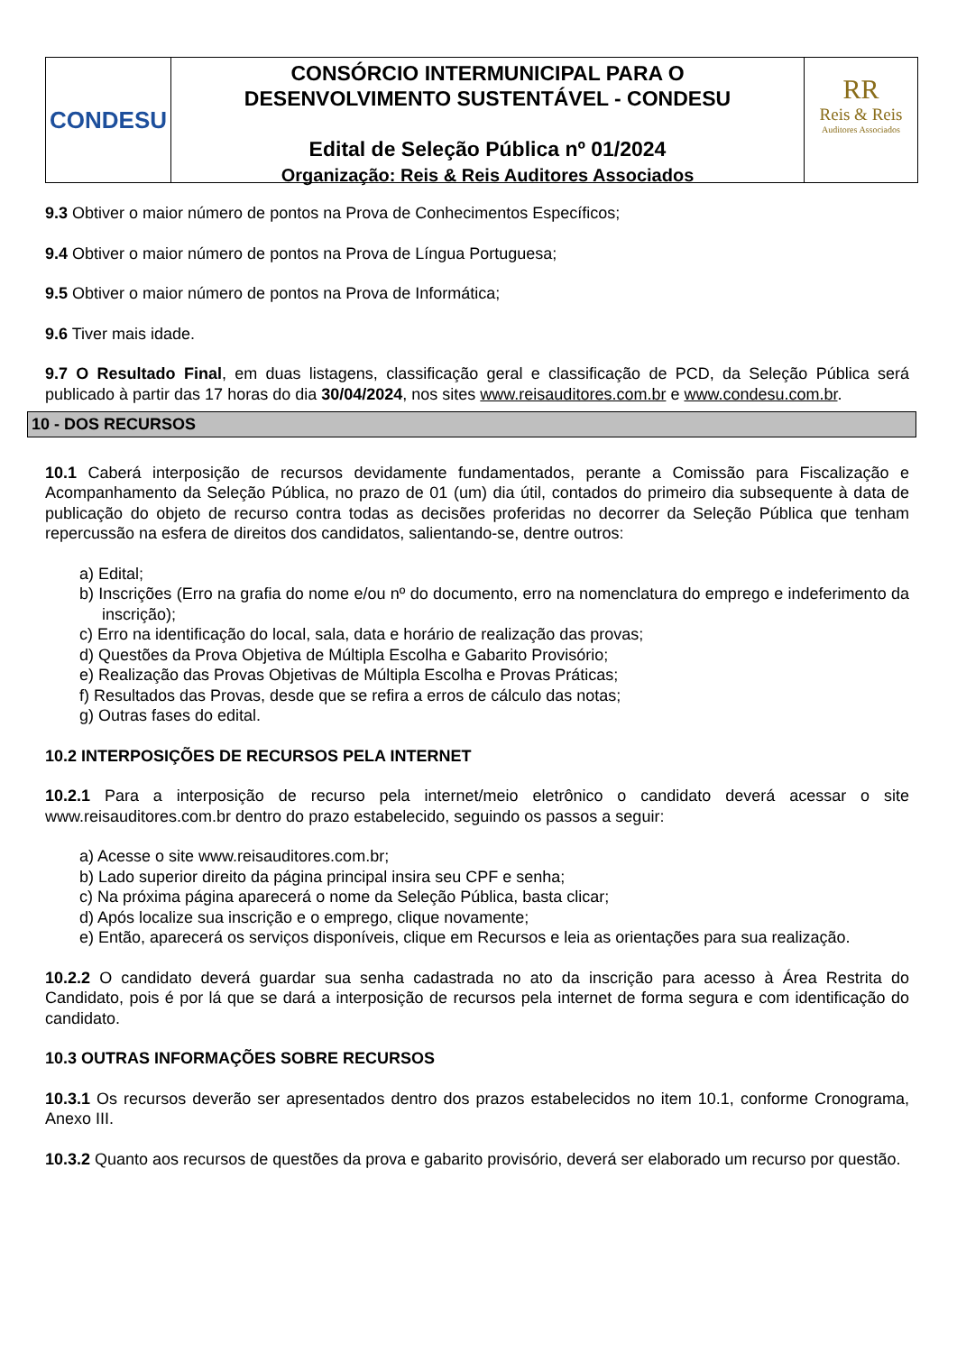CONDESU
CONSÓRCIO INTERMUNICIPAL PARA O
DESENVOLVIMENTO SUSTENTÁVEL - CONDESU
Edital de Seleção Pública nº 01/2024
Organização: Reis & Reis Auditores Associados
RR
Reis & Reis
Auditores Associados
9.3 Obtiver o maior número de pontos na Prova de Conhecimentos Específicos;
9.4 Obtiver o maior número de pontos na Prova de Língua Portuguesa;
9.5 Obtiver o maior número de pontos na Prova de Informática;
9.6 Tiver mais idade.
9.7 O Resultado Final, em duas listagens, classificação geral e classificação de PCD, da Seleção Pública será publicado à partir das 17 horas do dia 30/04/2024, nos sites www.reisauditores.com.br e www.condesu.com.br.
10 - DOS RECURSOS
10.1 Caberá interposição de recursos devidamente fundamentados, perante a Comissão para Fiscalização e Acompanhamento da Seleção Pública, no prazo de 01 (um) dia útil, contados do primeiro dia subsequente à data de publicação do objeto de recurso contra todas as decisões proferidas no decorrer da Seleção Pública que tenham repercussão na esfera de direitos dos candidatos, salientando-se, dentre outros:
a) Edital;
b) Inscrições (Erro na grafia do nome e/ou nº do documento, erro na nomenclatura do emprego e indeferimento da inscrição);
c) Erro na identificação do local, sala, data e horário de realização das provas;
d) Questões da Prova Objetiva de Múltipla Escolha e Gabarito Provisório;
e) Realização das Provas Objetivas de Múltipla Escolha e Provas Práticas;
f) Resultados das Provas, desde que se refira a erros de cálculo das notas;
g) Outras fases do edital.
10.2 INTERPOSIÇÕES DE RECURSOS PELA INTERNET
10.2.1 Para a interposição de recurso pela internet/meio eletrônico o candidato deverá acessar o site www.reisauditores.com.br dentro do prazo estabelecido, seguindo os passos a seguir:
a) Acesse o site www.reisauditores.com.br;
b) Lado superior direito da página principal insira seu CPF e senha;
c) Na próxima página aparecerá o nome da Seleção Pública, basta clicar;
d) Após localize sua inscrição e o emprego, clique novamente;
e) Então, aparecerá os serviços disponíveis, clique em Recursos e leia as orientações para sua realização.
10.2.2 O candidato deverá guardar sua senha cadastrada no ato da inscrição para acesso à Área Restrita do Candidato, pois é por lá que se dará a interposição de recursos pela internet de forma segura e com identificação do candidato.
10.3 OUTRAS INFORMAÇÕES SOBRE RECURSOS
10.3.1 Os recursos deverão ser apresentados dentro dos prazos estabelecidos no item 10.1, conforme Cronograma, Anexo III.
10.3.2 Quanto aos recursos de questões da prova e gabarito provisório, deverá ser elaborado um recurso por questão.